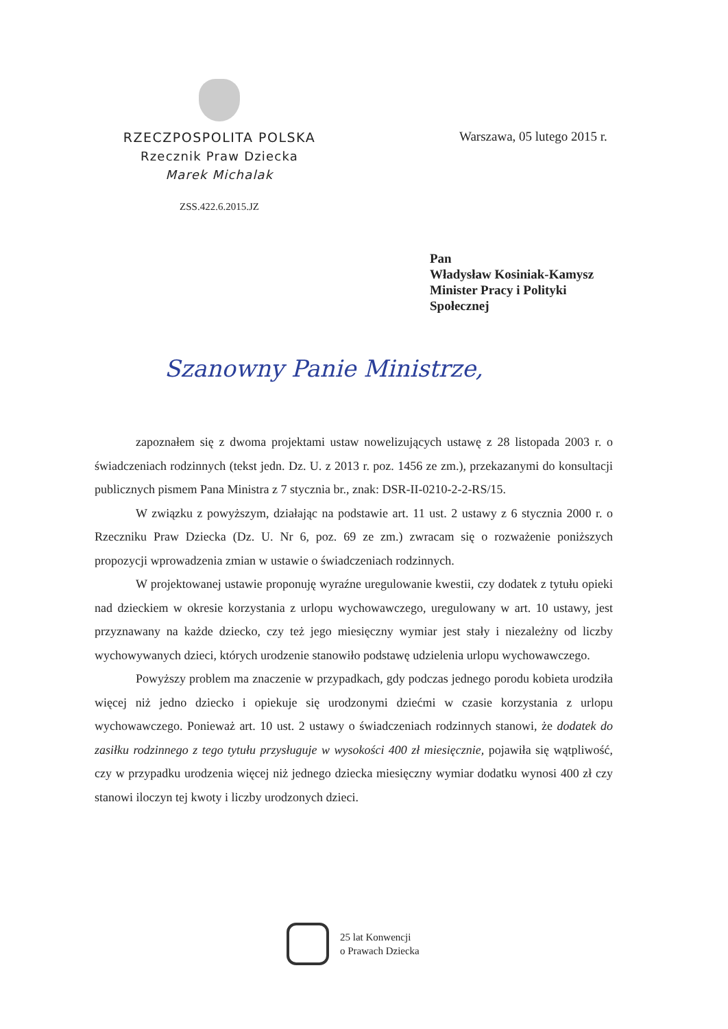RZECZPOSPOLITA POLSKA
Rzecznik Praw Dziecka
Marek Michalak
ZSS.422.6.2015.JZ
Warszawa, 05 lutego 2015 r.
Pan
Władysław Kosiniak-Kamysz
Minister Pracy i Polityki
Społecznej
Szanowny Panie Ministrze,
zapoznałem się z dwoma projektami ustaw nowelizujących ustawę z 28 listopada 2003 r. o świadczeniach rodzinnych (tekst jedn. Dz. U. z 2013 r. poz. 1456 ze zm.), przekazanymi do konsultacji publicznych pismem Pana Ministra z 7 stycznia br., znak: DSR-II-0210-2-2-RS/15.
W związku z powyższym, działając na podstawie art. 11 ust. 2 ustawy z 6 stycznia 2000 r. o Rzeczniku Praw Dziecka (Dz. U. Nr 6, poz. 69 ze zm.) zwracam się o rozważenie poniższych propozycji wprowadzenia zmian w ustawie o świadczeniach rodzinnych.
W projektowanej ustawie proponuję wyraźne uregulowanie kwestii, czy dodatek z tytułu opieki nad dzieckiem w okresie korzystania z urlopu wychowawczego, uregulowany w art. 10 ustawy, jest przyznawany na każde dziecko, czy też jego miesięczny wymiar jest stały i niezależny od liczby wychowywanych dzieci, których urodzenie stanowiło podstawę udzielenia urlopu wychowawczego.
Powyższy problem ma znaczenie w przypadkach, gdy podczas jednego porodu kobieta urodziła więcej niż jedno dziecko i opiekuje się urodzonymi dziećmi w czasie korzystania z urlopu wychowawczego. Ponieważ art. 10 ust. 2 ustawy o świadczeniach rodzinnych stanowi, że dodatek do zasiłku rodzinnego z tego tytułu przysługuje w wysokości 400 zł miesięcznie, pojawiła się wątpliwość, czy w przypadku urodzenia więcej niż jednego dziecka miesięczny wymiar dodatku wynosi 400 zł czy stanowi iloczyn tej kwoty i liczby urodzonych dzieci.
25 lat Konwencji
o Prawach Dziecka